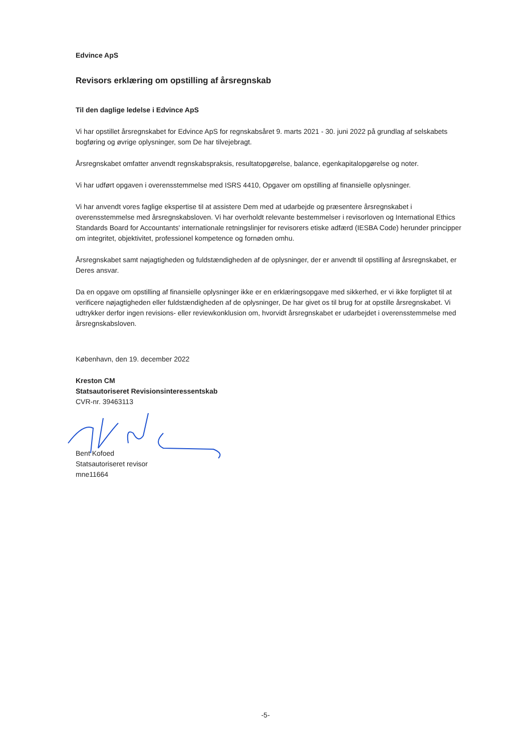Edvince ApS
Revisors erklæring om opstilling af årsregnskab
Til den daglige ledelse i Edvince ApS
Vi har opstillet årsregnskabet for Edvince ApS for regnskabsåret 9. marts 2021 - 30. juni 2022 på grundlag af selskabets bogføring og øvrige oplysninger, som De har tilvejebragt.
Årsregnskabet omfatter anvendt regnskabspraksis, resultatopgørelse, balance, egenkapitalopgørelse og noter.
Vi har udført opgaven i overensstemmelse med ISRS 4410, Opgaver om opstilling af finansielle oplysninger.
Vi har anvendt vores faglige ekspertise til at assistere Dem med at udarbejde og præsentere årsregnskabet i overensstemmelse med årsregnskabsloven. Vi har overholdt relevante bestemmelser i revisorloven og International Ethics Standards Board for Accountants' internationale retningslinjer for revisorers etiske adfærd (IESBA Code) herunder principper om integritet, objektivitet, professionel kompetence og fornøden omhu.
Årsregnskabet samt nøjagtigheden og fuldstændigheden af de oplysninger, der er anvendt til opstilling af årsregnskabet, er Deres ansvar.
Da en opgave om opstilling af finansielle oplysninger ikke er en erklæringsopgave med sikkerhed, er vi ikke forpligtet til at verificere nøjagtigheden eller fuldstændigheden af de oplysninger, De har givet os til brug for at opstille årsregnskabet. Vi udtrykker derfor ingen revisions- eller reviewkonklusion om, hvorvidt årsregnskabet er udarbejdet i overensstemmelse med årsregnskabsloven.
København, den 19. december 2022
Kreston CM
Statsautoriseret Revisionsinteressentskab
CVR-nr. 39463113
Bent Kofoed
Statsautoriseret revisor
mne11664
-5-